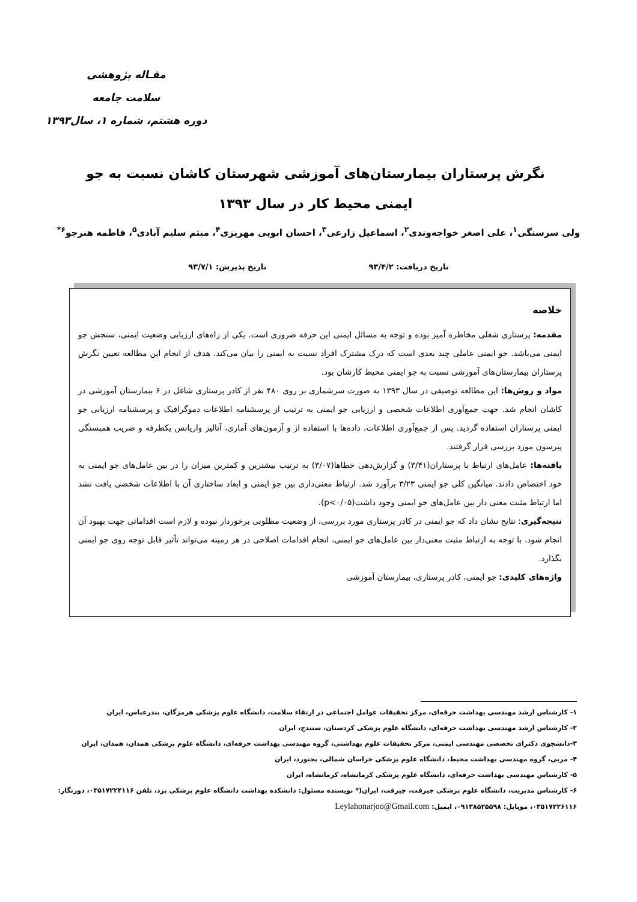مقـاله پژوهشی
سلامت جامعه
دوره هشتم، شماره ۱، سال۱۳۹۳
نگرش پرستاران بیمارستان‌های آموزشی شهرستان کاشان نسبت به جو ایمنی محیط کار در سال ۱۳۹۳
ولی سرسنگی<sup>۱</sup>، علی اصغر خواجه‌وندی<sup>۲</sup>، اسماعیل زارعی<sup>۳</sup>، احسان ابویی مهریزی<sup>۴</sup>، میثم سلیم آبادی<sup>۵</sup>، فاطمه هنرجو<sup>۶*</sup>
تاریخ دریافت: ۹۳/۴/۲ تاریخ پذیرش: ۹۳/۷/۱
خلاصه
مقدمه: پرستاری شغلی مخاطره آمیز بوده و توجه به مسائل ایمنی این حرفه ضروری است. یکی از راه‌های ارزیابی وضعیت ایمنی، سنجش جو ایمنی می‌باشد. جو ایمنی عاملی چند بعدی است که درک مشترک افراد نسبت به ایمنی را بیان می‌کند. هدف از انجام این مطالعه تعیین نگرش پرستاران بیمارستان‌های آموزشی نسبت به جو ایمنی محیط کارشان بود.
مواد و روش‌ها: این مطالعه توصیفی در سال ۱۳۹۳ به صورت سرشماری بر روی ۴۸۰ نفر از کادر پرستاری شاغل در ۶ بیمارستان آموزشی در کاشان انجام شد. جهت جمع‌آوری اطلاعات شخصی و ارزیابی جو ایمنی به ترتیب از پرسشنامه اطلاعات دموگرافیک و پرسشنامه ارزیابی جو ایمنی پرستاران استفاده گردید. پس از جمع‌آوری اطلاعات، داده‌ها با استفاده از و آزمون‌های آماری، آنالیز واریانس یکطرفه و ضریب همبستگی پیرسون مورد بررسی قرار گرفتند.
یافته‌ها: عامل‌های ارتباط با پرستاران(۳/۴۱) و گزارش‌دهی خطاها(۳/۰۷) به ترتیب بیشترین و کمترین میزان را در بین عامل‌های جو ایمنی به خود اختصاص دادند. میانگین کلی جو ایمنی ۳/۲۳ برآورد شد. ارتباط معنی‌داری بین جو ایمنی و ابعاد ساختاری آن با اطلاعات شخصی یافت نشد اما ارتباط مثبت معنی دار بین عامل‌های جو ایمنی وجود داشت(p<۰/۰۵).
نتیجه‌گیری: نتایج نشان داد که جو ایمنی در کادر پرستاری مورد بررسی، از وضعیت مطلوبی برخوردار نبوده و لازم است اقداماتی جهت بهبود آن انجام شود. با توجه به ارتباط مثبت معنی‌دار بین عامل‌های جو ایمنی، انجام اقدامات اصلاحی در هر زمینه می‌تواند تأثیر قابل توجه روی جو ایمنی بگذارد.
واژه‌های کلیدی: جو ایمنی، کادر پرستاری، بیمارستان آموزشی
۱- کارشناس ارشد مهندسی بهداشت حرفه‌ای، مرکز تحقیقات عوامل اجتماعی در ارتقاء سلامت، دانشگاه علوم پزشکی هرمزگان، بندرعباس، ایران
۲- کارشناس ارشد مهندسی بهداشت حرفه‌ای، دانشگاه علوم پزشکی کردستان، سنندج، ایران
۳-دانشجوی دکترای تخصصی مهندسی ایمنی، مرکز تحقیقات علوم بهداشتی، گروه مهندسی بهداشت حرفه‌ای، دانشگاه علوم پزشکی همدان، همدان، ایران
۴- مربی، گروه مهندسی بهداشت محیط، دانشگاه علوم پزشکی خراسان شمالی، بجنورد، ایران
۵- کارشناس مهندسی بهداشت حرفه‌ای، دانشگاه علوم پزشکی کرمانشاه، کرمانشاه، ایران
۶- کارشناس مدیریت، دانشگاه علوم پزشکی جیرفت، جیرفت، ایران(* نویسنده مسئول: دانشکده بهداشت دانشگاه علوم پزشکی یزد، تلفن ۰۳۵۱۷۲۲۴۱۱۶، دورنگار: ۰۳۵۱۷۲۲۶۱۱۶، موبایل: ۰۹۱۳۸۵۲۵۵۹۸، ایمیل: Leylahonarjoo@Gmail.com